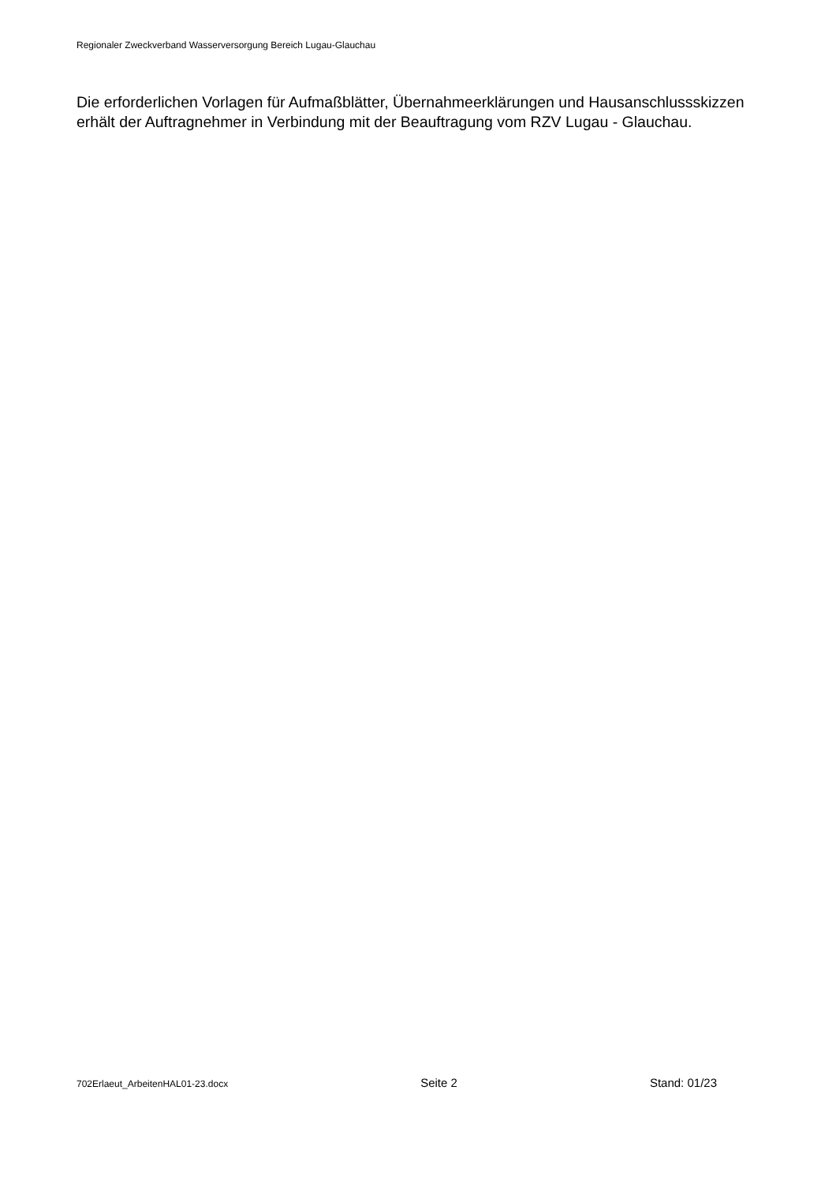Regionaler Zweckverband Wasserversorgung Bereich Lugau-Glauchau
Die erforderlichen Vorlagen für Aufmaßblätter, Übernahmeerklärungen und Hausanschlussskizzen erhält der Auftragnehmer in Verbindung mit der Beauftragung vom RZV Lugau - Glauchau.
702Erlaeut_ArbeitenHAL01-23.docx Seite 2 Stand: 01/23